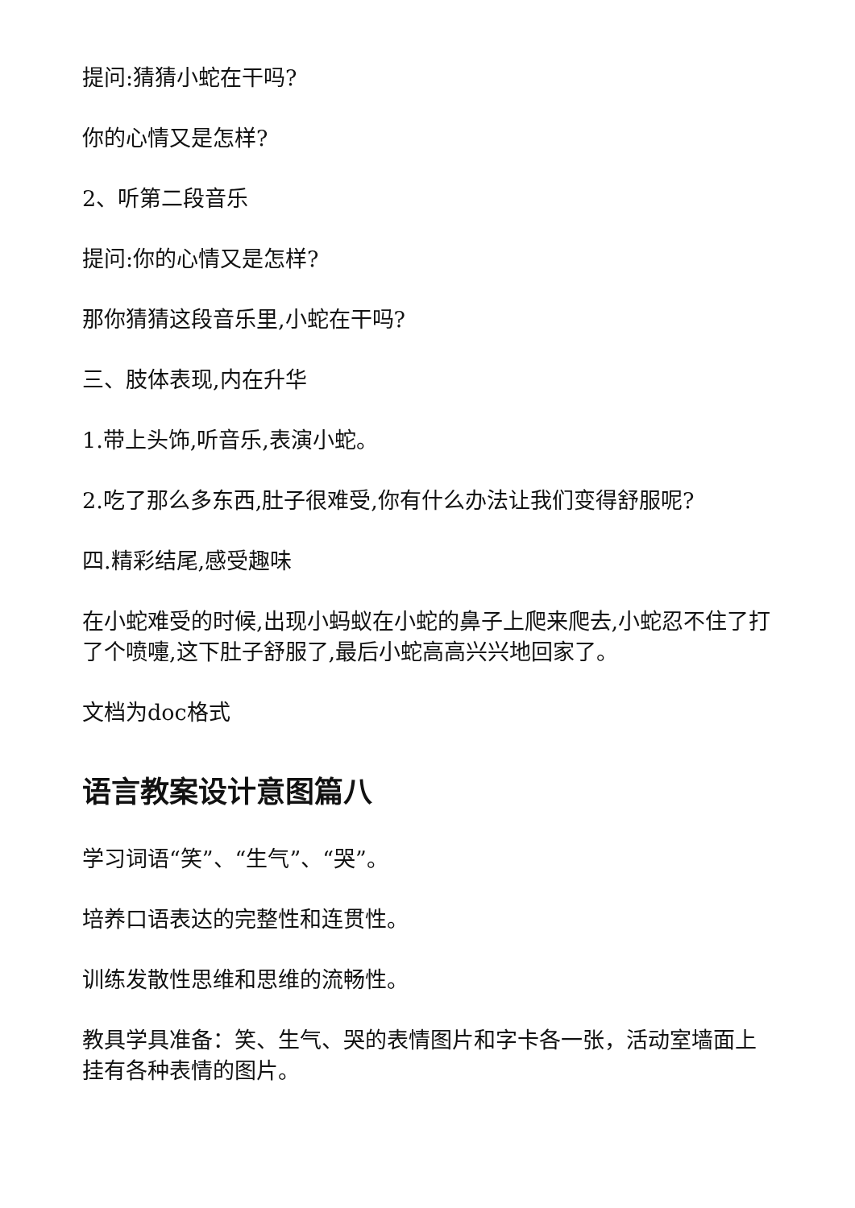提问:猜猜小蛇在干吗?
你的心情又是怎样?
2、听第二段音乐
提问:你的心情又是怎样?
那你猜猜这段音乐里,小蛇在干吗?
三、肢体表现,内在升华
1.带上头饰,听音乐,表演小蛇。
2.吃了那么多东西,肚子很难受,你有什么办法让我们变得舒服呢?
四.精彩结尾,感受趣味
在小蛇难受的时候,出现小蚂蚁在小蛇的鼻子上爬来爬去,小蛇忍不住了打了个喷嚏,这下肚子舒服了,最后小蛇高高兴兴地回家了。
文档为doc格式
语言教案设计意图篇八
学习词语“笑”、“生气”、“哭”。
培养口语表达的完整性和连贯性。
训练发散性思维和思维的流畅性。
教具学具准备：笑、生气、哭的表情图片和字卡各一张，活动室墙面上挂有各种表情的图片。